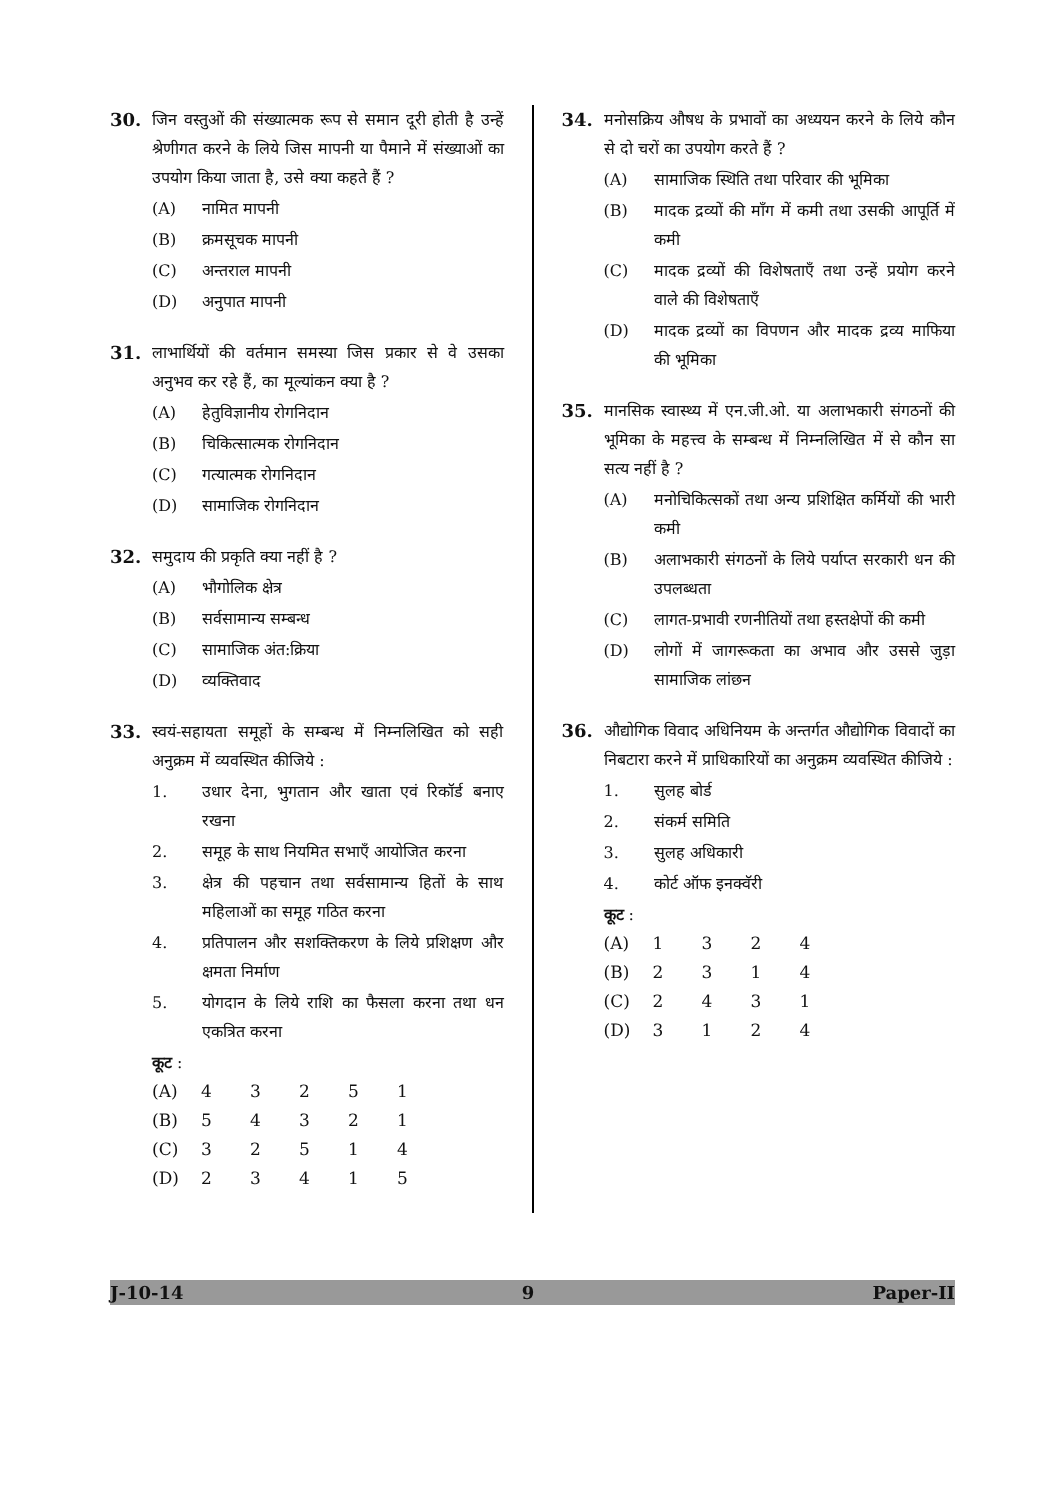30. जिन वस्तुओं की संख्यात्मक रूप से समान दूरी होती है उन्हें श्रेणीगत करने के लिये जिस मापनी या पैमाने में संख्याओं का उपयोग किया जाता है, उसे क्या कहते हैं ?
(A) नामित मापनी
(B) क्रमसूचक मापनी
(C) अन्तराल मापनी
(D) अनुपात मापनी
31. लाभार्थियों की वर्तमान समस्या जिस प्रकार से वे उसका अनुभव कर रहे हैं, का मूल्यांकन क्या है ?
(A) हेतुविज्ञानीय रोगनिदान
(B) चिकित्सात्मक रोगनिदान
(C) गत्यात्मक रोगनिदान
(D) सामाजिक रोगनिदान
32. समुदाय की प्रकृति क्या नहीं है ?
(A) भौगोलिक क्षेत्र
(B) सर्वसामान्य सम्बन्ध
(C) सामाजिक अंत:क्रिया
(D) व्यक्तिवाद
33. स्वयं-सहायता समूहों के सम्बन्ध में निम्नलिखित को सही अनुक्रम में व्यवस्थित कीजिये :
1. उधार देना, भुगतान और खाता एवं रिकॉर्ड बनाए रखना
2. समूह के साथ नियमित सभाएँ आयोजित करना
3. क्षेत्र की पहचान तथा सर्वसामान्य हितों के साथ महिलाओं का समूह गठित करना
4. प्रतिपालन और सशक्तिकरण के लिये प्रशिक्षण और क्षमता निर्माण
5. योगदान के लिये राशि का फैसला करना तथा धन एकत्रित करना
कूट :
| (A) | 4 | 3 | 2 | 5 | 1 |
| (B) | 5 | 4 | 3 | 2 | 1 |
| (C) | 3 | 2 | 5 | 1 | 4 |
| (D) | 2 | 3 | 4 | 1 | 5 |
34. मनोसक्रिय औषध के प्रभावों का अध्ययन करने के लिये कौन से दो चरों का उपयोग करते हैं ?
(A) सामाजिक स्थिति तथा परिवार की भूमिका
(B) मादक द्रव्यों की माँग में कमी तथा उसकी आपूर्ति में कमी
(C) मादक द्रव्यों की विशेषताएँ तथा उन्हें प्रयोग करने वाले की विशेषताएँ
(D) मादक द्रव्यों का विपणन और मादक द्रव्य माफिया की भूमिका
35. मानसिक स्वास्थ्य में एन.जी.ओ. या अलाभकारी संगठनों की भूमिका के महत्त्व के सम्बन्ध में निम्नलिखित में से कौन सा सत्य नहीं है ?
(A) मनोचिकित्सकों तथा अन्य प्रशिक्षित कर्मियों की भारी कमी
(B) अलाभकारी संगठनों के लिये पर्याप्त सरकारी धन की उपलब्धता
(C) लागत-प्रभावी रणनीतियों तथा हस्तक्षेपों की कमी
(D) लोगों में जागरूकता का अभाव और उससे जुड़ा सामाजिक लांछन
36. औद्योगिक विवाद अधिनियम के अन्तर्गत औद्योगिक विवादों का निबटारा करने में प्राधिकारियों का अनुक्रम व्यवस्थित कीजिये :
1. सुलह बोर्ड
2. संकर्म समिति
3. सुलह अधिकारी
4. कोर्ट ऑफ इनक्वॅरी
कूट :
| (A) | 1 | 3 | 2 | 4 |
| (B) | 2 | 3 | 1 | 4 |
| (C) | 2 | 4 | 3 | 1 |
| (D) | 3 | 1 | 2 | 4 |
J-10-14 9 Paper-II